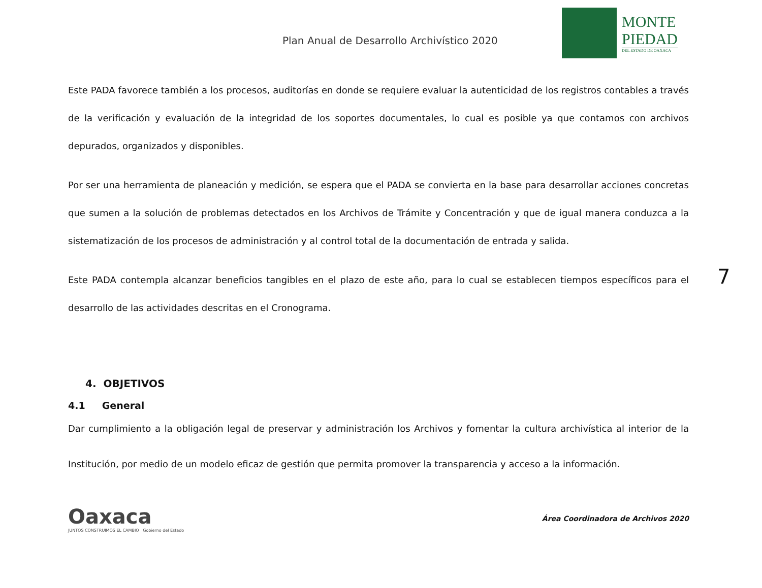Plan Anual de Desarrollo Archivístico 2020
MONTE
PIEDAD
DEL ESTADO DE OAXACA
7
Este PADA favorece también a los procesos, auditorías en donde se requiere evaluar la autenticidad de los registros contables a través de la verificación y evaluación de la integridad de los soportes documentales, lo cual es posible ya que contamos con archivos depurados, organizados y disponibles.
Por ser una herramienta de planeación y medición, se espera que el PADA se convierta en la base para desarrollar acciones concretas que sumen a la solución de problemas detectados en los Archivos de Trámite y Concentración y que de igual manera conduzca a la sistematización de los procesos de administración y al control total de la documentación de entrada y salida.
Este PADA contempla alcanzar beneficios tangibles en el plazo de este año, para lo cual se establecen tiempos específicos para el desarrollo de las actividades descritas en el Cronograma.
4. OBJETIVOS
4.1 General
Dar cumplimiento a la obligación legal de preservar y administración los Archivos y fomentar la cultura archivística al interior de la Institución, por medio de un modelo eficaz de gestión que permita promover la transparencia y acceso a la información.
Oaxaca
JUNTOS CONSTRUIMOS EL CAMBIO Gobierno del Estado
Área Coordinadora de Archivos 2020